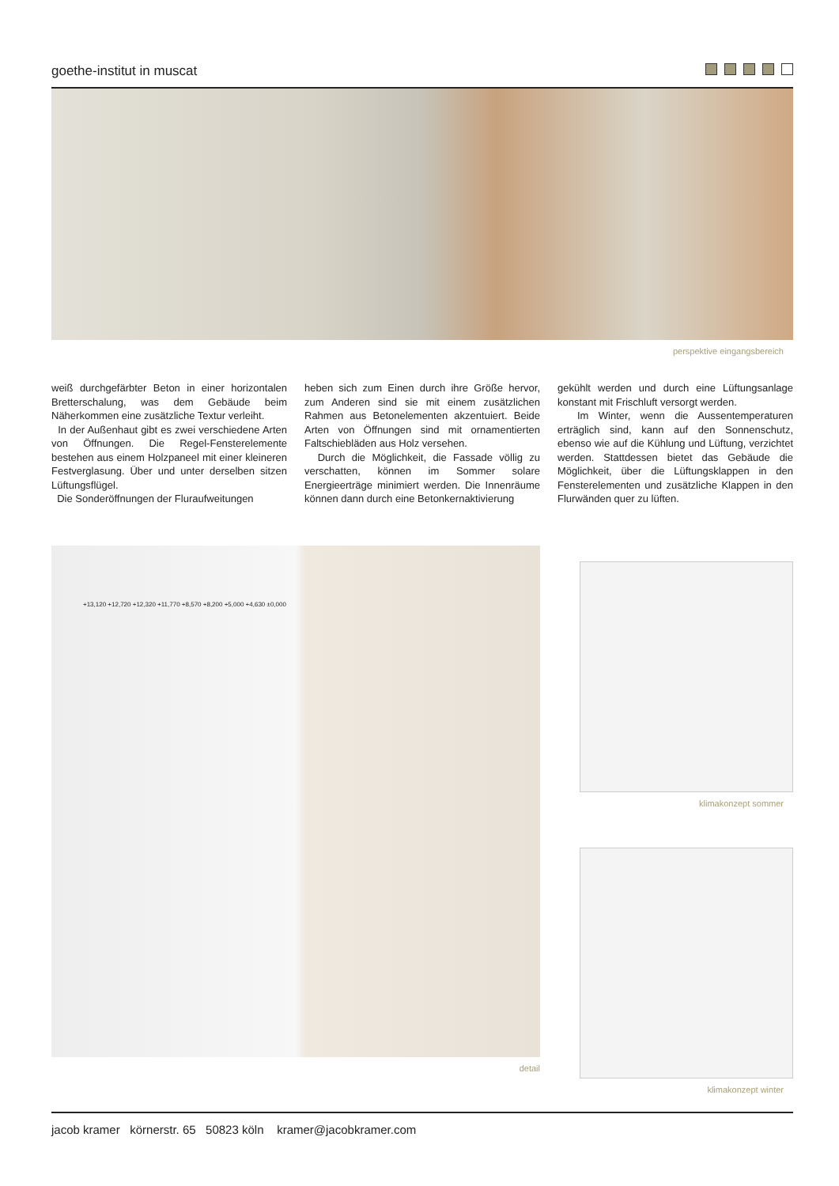goethe-institut in muscat
perspektive eingangsbereich
weiß durchgefärbter Beton in einer horizontalen Bretterschalung, was dem Gebäude beim Näherkommen eine zusätzliche Textur verleiht.
In der Außenhaut gibt es zwei verschiedene Arten von Öffnungen. Die Regel-Fensterelemente bestehen aus einem Holzpaneel mit einer kleineren Festverglasung. Über und unter derselben sitzen Lüftungsflügel.
Die Sonderöffnungen der Fluraufweitungen
heben sich zum Einen durch ihre Größe hervor, zum Anderen sind sie mit einem zusätzlichen Rahmen aus Betonelementen akzentuiert. Beide Arten von Öffnungen sind mit ornamentierten Faltschiebläden aus Holz versehen.
Durch die Möglichkeit, die Fassade völlig zu verschatten, können im Sommer solare Energieerträge minimiert werden. Die Innenräume können dann durch eine Betonkernaktivierung
gekühlt werden und durch eine Lüftungsanlage konstant mit Frischluft versorgt werden.
Im Winter, wenn die Aussentemperaturen erträglich sind, kann auf den Sonnenschutz, ebenso wie auf die Kühlung und Lüftung, verzichtet werden. Stattdessen bietet das Gebäude die Möglichkeit, über die Lüftungsklappen in den Fensterelementen und zusätzliche Klappen in den Flurwänden quer zu lüften.
+13,120 +12,720 +12,320 +11,770 +8,570 +8,200 +5,000 +4,630 ±0,000
detail
klimakonzept sommer
klimakonzept winter
jacob kramer körnerstr. 65 50823 köln kramer@jacobkramer.com